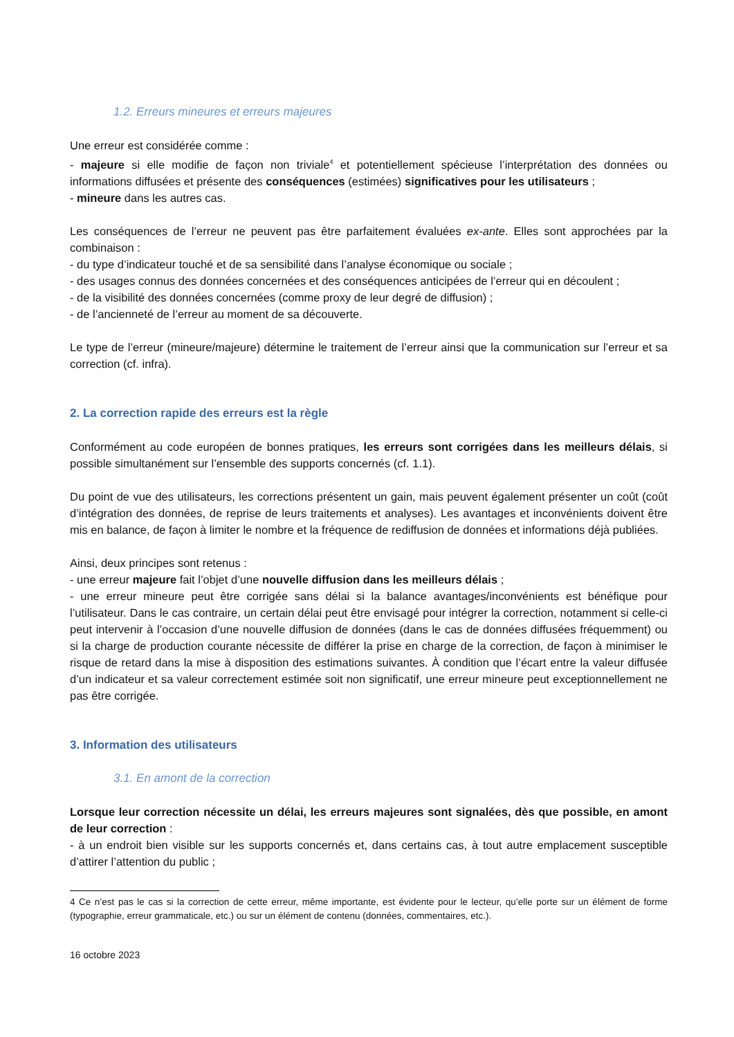1.2. Erreurs mineures et erreurs majeures
Une erreur est considérée comme :
- majeure si elle modifie de façon non triviale<sup>4</sup> et potentiellement spécieuse l’interprétation des données ou informations diffusées et présente des conséquences (estimées) significatives pour les utilisateurs ;
- mineure dans les autres cas.
Les conséquences de l’erreur ne peuvent pas être parfaitement évaluées ex-ante. Elles sont approchées par la combinaison :
- du type d’indicateur touché et de sa sensibilité dans l’analyse économique ou sociale ;
- des usages connus des données concernées et des conséquences anticipées de l’erreur qui en découlent ;
- de la visibilité des données concernées (comme proxy de leur degré de diffusion) ;
- de l’ancienneté de l’erreur au moment de sa découverte.
Le type de l’erreur (mineure/majeure) détermine le traitement de l’erreur ainsi que la communication sur l’erreur et sa correction (cf. infra).
2. La correction rapide des erreurs est la règle
Conformément au code européen de bonnes pratiques, les erreurs sont corrigées dans les meilleurs délais, si possible simultanément sur l’ensemble des supports concernés (cf. 1.1).
Du point de vue des utilisateurs, les corrections présentent un gain, mais peuvent également présenter un coût (coût d’intégration des données, de reprise de leurs traitements et analyses). Les avantages et inconvénients doivent être mis en balance, de façon à limiter le nombre et la fréquence de rediffusion de données et informations déjà publiées.
Ainsi, deux principes sont retenus :
- une erreur majeure fait l’objet d’une nouvelle diffusion dans les meilleurs délais ;
- une erreur mineure peut être corrigée sans délai si la balance avantages/inconvénients est bénéfique pour l’utilisateur. Dans le cas contraire, un certain délai peut être envisagé pour intégrer la correction, notamment si celle-ci peut intervenir à l’occasion d’une nouvelle diffusion de données (dans le cas de données diffusées fréquemment) ou si la charge de production courante nécessite de différer la prise en charge de la correction, de façon à minimiser le risque de retard dans la mise à disposition des estimations suivantes. À condition que l’écart entre la valeur diffusée d’un indicateur et sa valeur correctement estimée soit non significatif, une erreur mineure peut exceptionnellement ne pas être corrigée.
3. Information des utilisateurs
3.1. En amont de la correction
Lorsque leur correction nécessite un délai, les erreurs majeures sont signalées, dès que possible, en amont de leur correction :
- à un endroit bien visible sur les supports concernés et, dans certains cas, à tout autre emplacement susceptible d’attirer l’attention du public ;
4 Ce n’est pas le cas si la correction de cette erreur, même importante, est évidente pour le lecteur, qu’elle porte sur un élément de forme (typographie, erreur grammaticale, etc.) ou sur un élément de contenu (données, commentaires, etc.).
16 octobre 2023